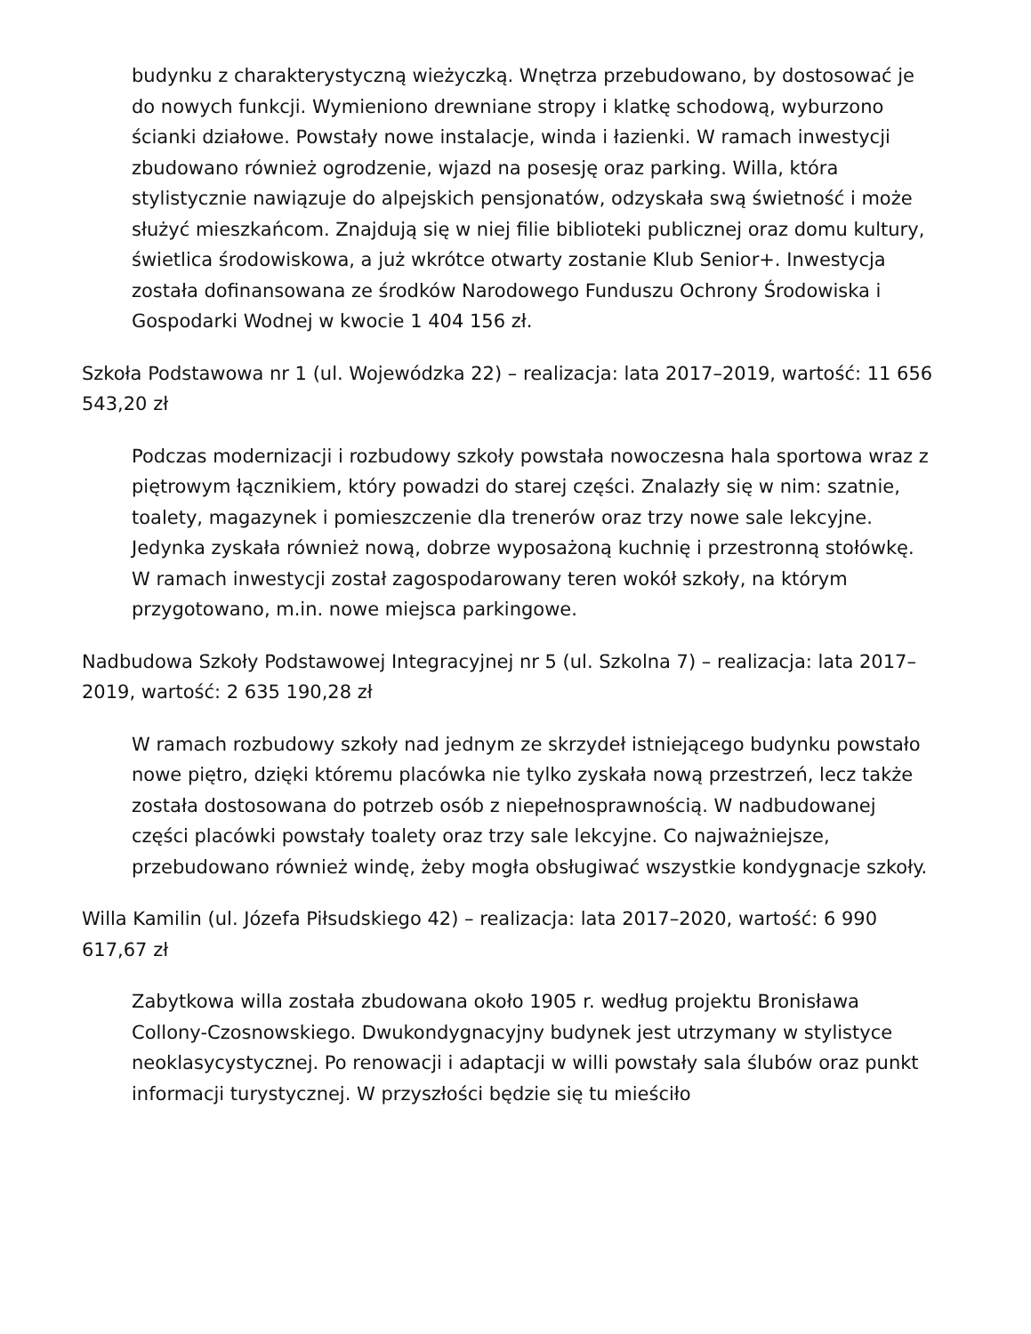budynku z charakterystyczną wieżyczką. Wnętrza przebudowano, by dostosować je do nowych funkcji. Wymieniono drewniane stropy i klatkę schodową, wyburzono ścianki działowe. Powstały nowe instalacje, winda i łazienki. W ramach inwestycji zbudowano również ogrodzenie, wjazd na posesję oraz parking. Willa, która stylistycznie nawiązuje do alpejskich pensjonatów, odzyskała swą świetność i może służyć mieszkańcom. Znajdują się w niej filie biblioteki publicznej oraz domu kultury, świetlica środowiskowa, a już wkrótce otwarty zostanie Klub Senior+. Inwestycja została dofinansowana ze środków Narodowego Funduszu Ochrony Środowiska i Gospodarki Wodnej w kwocie 1 404 156 zł.
Szkoła Podstawowa nr 1 (ul. Wojewódzka 22) – realizacja: lata 2017–2019, wartość: 11 656 543,20 zł
Podczas modernizacji i rozbudowy szkoły powstała nowoczesna hala sportowa wraz z piętrowym łącznikiem, który powadzi do starej części. Znalazły się w nim: szatnie, toalety, magazynek i pomieszczenie dla trenerów oraz trzy nowe sale lekcyjne. Jedynka zyskała również nową, dobrze wyposażoną kuchnię i przestronną stołówkę. W ramach inwestycji został zagospodarowany teren wokół szkoły, na którym przygotowano, m.in. nowe miejsca parkingowe.
Nadbudowa Szkoły Podstawowej Integracyjnej nr 5 (ul. Szkolna 7) – realizacja: lata 2017–2019, wartość: 2 635 190,28 zł
W ramach rozbudowy szkoły nad jednym ze skrzydeł istniejącego budynku powstało nowe piętro, dzięki któremu placówka nie tylko zyskała nową przestrzeń, lecz także została dostosowana do potrzeb osób z niepełnosprawnością. W nadbudowanej części placówki powstały toalety oraz trzy sale lekcyjne. Co najważniejsze, przebudowano również windę, żeby mogła obsługiwać wszystkie kondygnacje szkoły.
Willa Kamilin (ul. Józefa Piłsudskiego 42) – realizacja: lata 2017–2020, wartość: 6 990 617,67 zł
Zabytkowa willa została zbudowana około 1905 r. według projektu Bronisława Collony-Czosnowskiego. Dwukondygnacyjny budynek jest utrzymany w stylistyce neoklasycystycznej. Po renowacji i adaptacji w willi powstały sala ślubów oraz punkt informacji turystycznej. W przyszłości będzie się tu mieściło